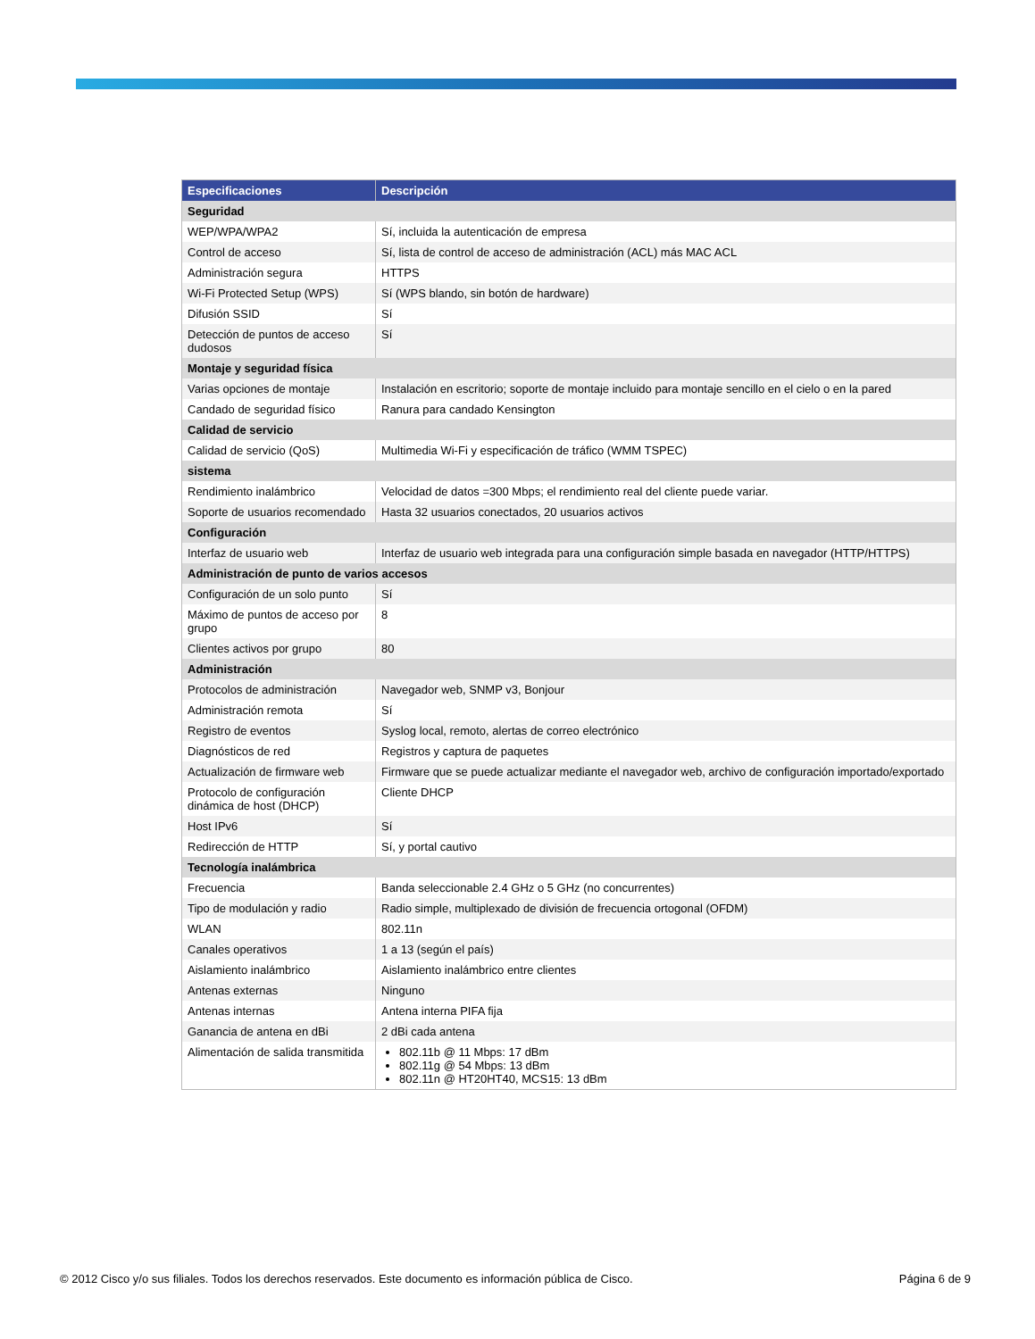| Especificaciones | Descripción |
| --- | --- |
| Seguridad | |
| WEP/WPA/WPA2 | Sí, incluida la autenticación de empresa |
| Control de acceso | Sí, lista de control de acceso de administración (ACL) más MAC ACL |
| Administración segura | HTTPS |
| Wi-Fi Protected Setup (WPS) | Sí (WPS blando, sin botón de hardware) |
| Difusión SSID | Sí |
| Detección de puntos de acceso dudosos | Sí |
| Montaje y seguridad física | |
| Varias opciones de montaje | Instalación en escritorio; soporte de montaje incluido para montaje sencillo en el cielo o en la pared |
| Candado de seguridad físico | Ranura para candado Kensington |
| Calidad de servicio | |
| Calidad de servicio (QoS) | Multimedia Wi-Fi y especificación de tráfico (WMM TSPEC) |
| sistema | |
| Rendimiento inalámbrico | Velocidad de datos =300 Mbps; el rendimiento real del cliente puede variar. |
| Soporte de usuarios recomendado | Hasta 32 usuarios conectados, 20 usuarios activos |
| Configuración | |
| Interfaz de usuario web | Interfaz de usuario web integrada para una configuración simple basada en navegador (HTTP/HTTPS) |
| Administración de punto de varios accesos | |
| Configuración de un solo punto | Sí |
| Máximo de puntos de acceso por grupo | 8 |
| Clientes activos por grupo | 80 |
| Administración | |
| Protocolos de administración | Navegador web, SNMP v3, Bonjour |
| Administración remota | Sí |
| Registro de eventos | Syslog local, remoto, alertas de correo electrónico |
| Diagnósticos de red | Registros y captura de paquetes |
| Actualización de firmware web | Firmware que se puede actualizar mediante el navegador web, archivo de configuración importado/exportado |
| Protocolo de configuración dinámica de host (DHCP) | Cliente DHCP |
| Host IPv6 | Sí |
| Redirección de HTTP | Sí, y portal cautivo |
| Tecnología inalámbrica | |
| Frecuencia | Banda seleccionable 2.4 GHz o 5 GHz (no concurrentes) |
| Tipo de modulación y radio | Radio simple, multiplexado de división de frecuencia ortogonal (OFDM) |
| WLAN | 802.11n |
| Canales operativos | 1 a 13 (según el país) |
| Aislamiento inalámbrico | Aislamiento inalámbrico entre clientes |
| Antenas externas | Ninguno |
| Antenas internas | Antena interna PIFA fija |
| Ganancia de antena en dBi | 2 dBi cada antena |
| Alimentación de salida transmitida | 802.11b @ 11 Mbps: 17 dBm 802.11g @ 54 Mbps: 13 dBm 802.11n @ HT20HT40, MCS15: 13 dBm |
© 2012 Cisco y/o sus filiales. Todos los derechos reservados. Este documento es información pública de Cisco. Página 6 de 9